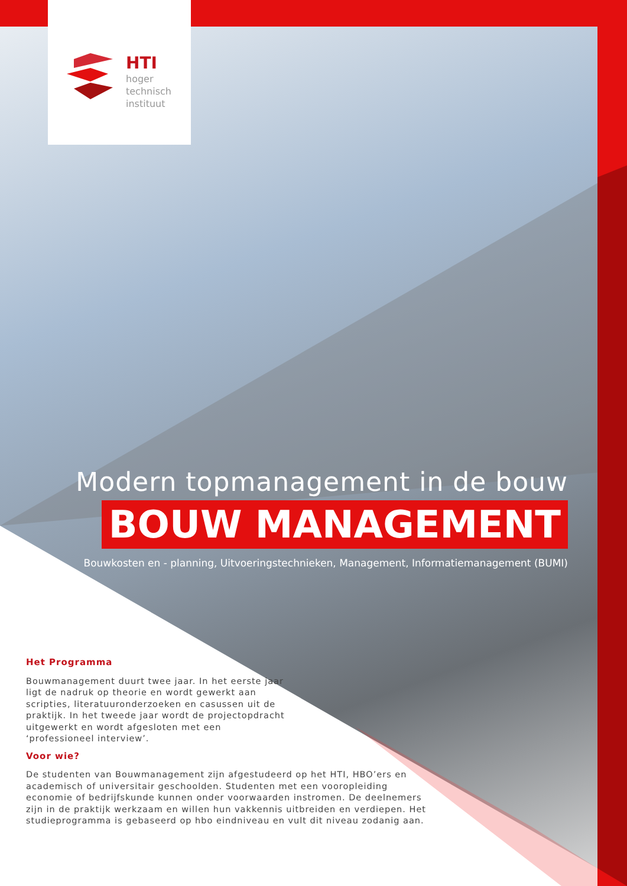HTI
hoger
technisch
instituut
Modern topmanagement in de bouw
BOUW MANAGEMENT
Bouwkosten en - planning, Uitvoeringstechnieken, Management, Informatiemanagement (BUMI)
Het Programma
Bouwmanagement duurt twee jaar. In het eerste jaar ligt de nadruk op theorie en wordt gewerkt aan scripties, literatuuronderzoeken en casussen uit de praktijk. In het tweede jaar wordt de projectopdracht uitgewerkt en wordt afgesloten met een ‘professioneel interview’.
Voor wie?
De studenten van Bouwmanagement zijn afgestudeerd op het HTI, HBO’ers en academisch of universitair geschoolden. Studenten met een vooropleiding economie of bedrijfskunde kunnen onder voorwaarden instromen. De deelnemers zijn in de praktijk werkzaam en willen hun vakkennis uitbreiden en verdiepen. Het studieprogramma is gebaseerd op hbo eindniveau en vult dit niveau zodanig aan.